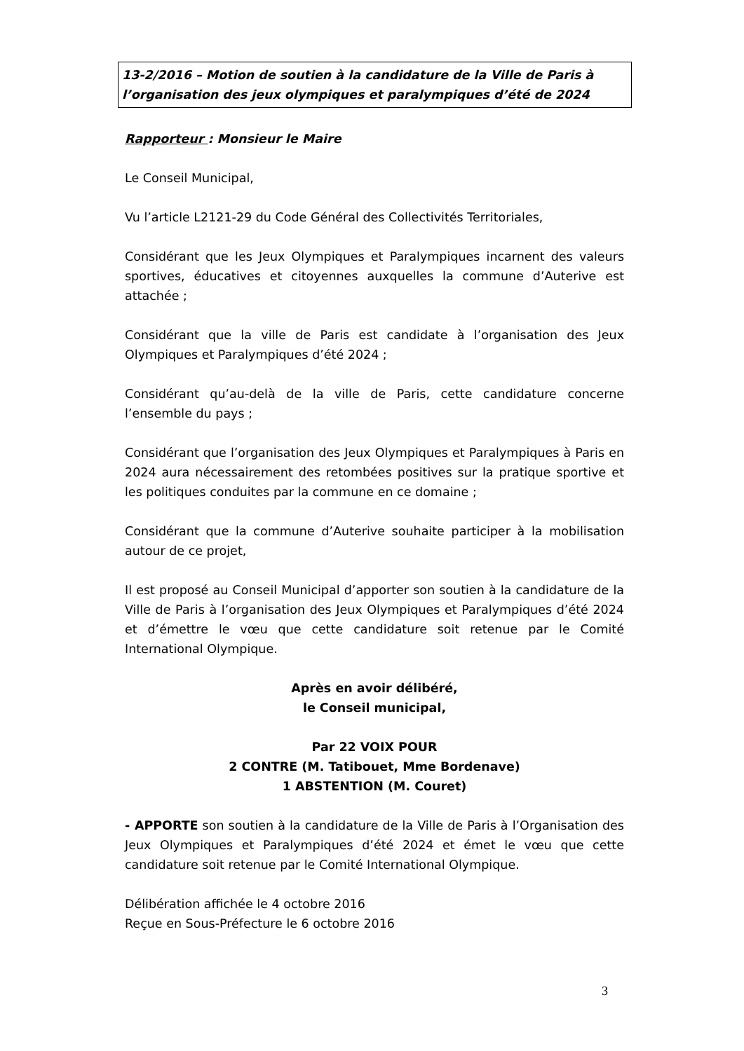13-2/2016 – Motion de soutien à la candidature de la Ville de Paris à l’organisation des jeux olympiques et paralympiques d’été de 2024
Rapporteur : Monsieur le Maire
Le Conseil Municipal,
Vu l’article L2121-29 du Code Général des Collectivités Territoriales,
Considérant que les Jeux Olympiques et Paralympiques incarnent des valeurs sportives, éducatives et citoyennes auxquelles la commune d’Auterive est attachée ;
Considérant que la ville de Paris est candidate à l’organisation des Jeux Olympiques et Paralympiques d’été 2024 ;
Considérant qu’au-delà de la ville de Paris, cette candidature concerne l’ensemble du pays ;
Considérant que l’organisation des Jeux Olympiques et Paralympiques à Paris en 2024 aura nécessairement des retombées positives sur la pratique sportive et les politiques conduites par la commune en ce domaine ;
Considérant que la commune d’Auterive souhaite participer à la mobilisation autour de ce projet,
Il est proposé au Conseil Municipal d’apporter son soutien à la candidature de la Ville de Paris à l’organisation des Jeux Olympiques et Paralympiques d’été 2024 et d’émettre le vœu que cette candidature soit retenue par le Comité International Olympique.
Après en avoir délibéré,
le Conseil municipal,
Par 22 VOIX POUR
2 CONTRE (M. Tatibouet, Mme Bordenave)
1 ABSTENTION (M. Couret)
- APPORTE son soutien à la candidature de la Ville de Paris à l’Organisation des Jeux Olympiques et Paralympiques d’été 2024 et émet le vœu que cette candidature soit retenue par le Comité International Olympique.
Délibération affichée le 4 octobre 2016
Reçue en Sous-Préfecture le 6 octobre 2016
3